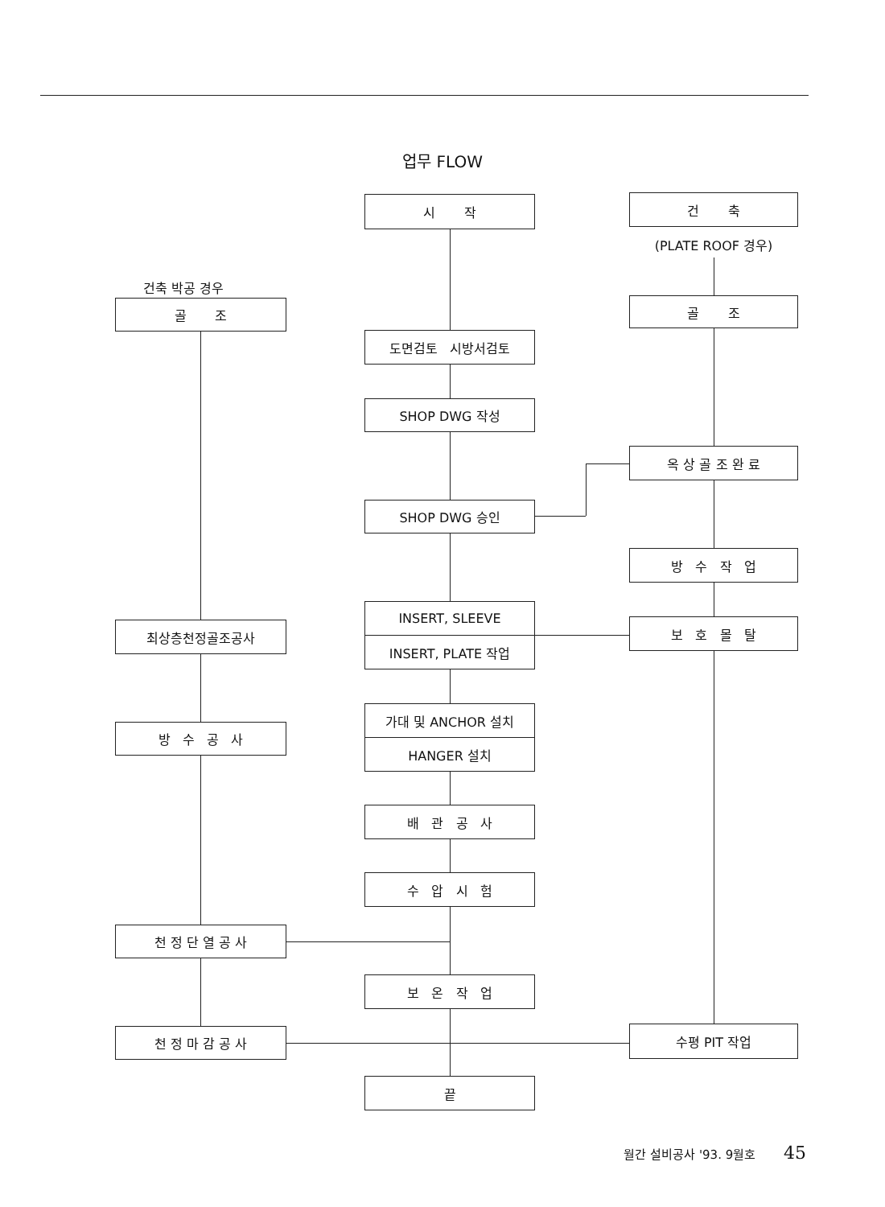업무 FLOW
건축 박공 경우
골 조
최상층천정골조공사
방 수 공 사
천 정 단 열 공 사
천 정 마 감 공 사
시 작
도면검토 시방서검토
SHOP DWG 작성
SHOP DWG 승인
INSERT, SLEEVE
INSERT, PLATE 작업
가대 및 ANCHOR 설치
HANGER 설치
배 관 공 사
수 압 시 험
보 온 작 업
끝
건 축
(PLATE ROOF 경우)
골 조
옥 상 골 조 완 료
방 수 작 업
보 호 몰 탈
수평 PIT 작업
월간 설비공사 '93. 9월호 45